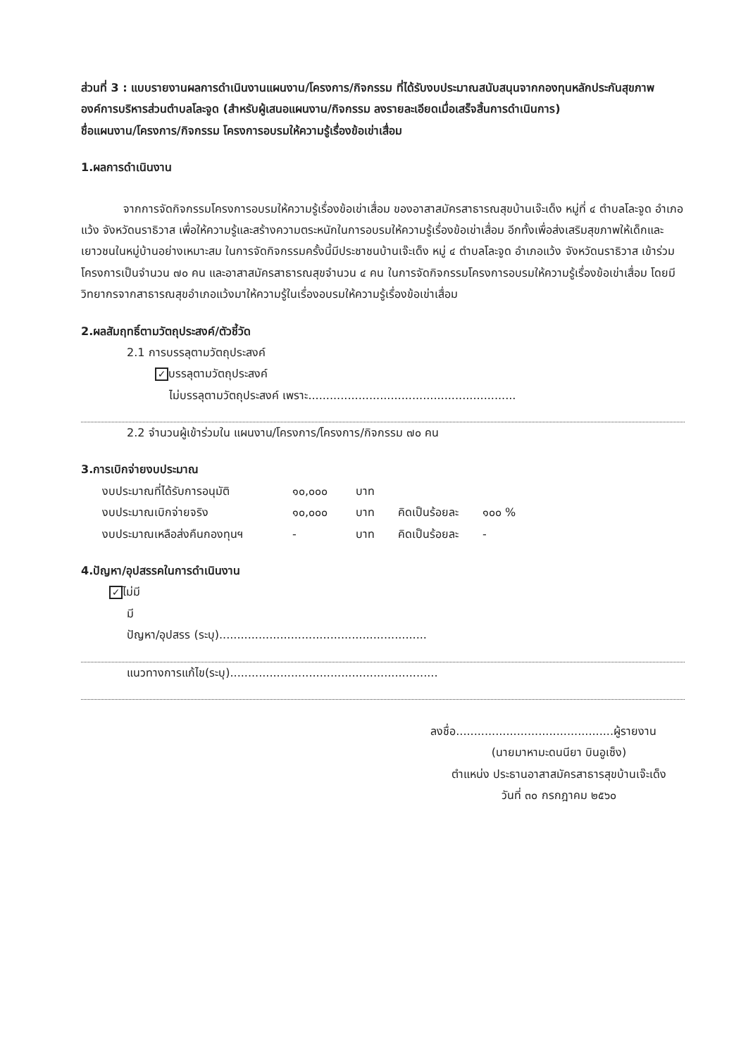ส่วนที่ 3 : แบบรายงานผลการดำเนินงานแผนงาน/โครงการ/กิจกรรม ที่ได้รับงบประมาณสนับสนุนจากกองทุนหลักประกันสุขภาพองค์การบริหารส่วนตำบลโละจูด (สำหรับผู้เสนอแผนงาน/กิจกรรม ลงรายละเอียดเมื่อเสร็จสิ้นการดำเนินการ)
ชื่อแผนงาน/โครงการ/กิจกรรม โครงการอบรมให้ความรู้เรื่องข้อเข่าเสื่อม
1.ผลการดำเนินงาน
จากการจัดกิจกรรมโครงการอบรมให้ความรู้เรื่องข้อเข่าเสื่อม ของอาสาสมัครสาธารณสุขบ้านเจ๊ะเด็ง หมู่ที่ ๔ ตำบลโละจูด อำเภอแว้ง จังหวัดนราธิวาส เพื่อให้ความรู้และสร้างความตระหนักในการอบรมให้ความรู้เรื่องข้อเข่าเสื่อม อีกทั้งเพื่อส่งเสริมสุขภาพให้เด็กและเยาวชนในหมู่บ้านอย่างเหมาะสม ในการจัดกิจกรรมครั้งนี้มีประชาชนบ้านเจ๊ะเด็ง หมู่ ๔ ตำบลโละจูด อำเภอแว้ง จังหวัดนราธิวาส เข้าร่วมโครงการเป็นจำนวน ๗๐ คน และอาสาสมัครสาธารณสุขจำนวน ๔ คน ในการจัดกิจกรรมโครงการอบรมให้ความรู้เรื่องข้อเข่าเสื่อม โดยมีวิทยากรจากสาธารณสุขอำเภอแว้งมาให้ความรู้ในเรื่องอบรมให้ความรู้เรื่องข้อเข่าเสื่อม
2.ผลสัมฤทธิ์ตามวัตถุประสงค์/ตัวชี้วัด
2.1 การบรรลุตามวัตถุประสงค์
✓ บรรลุตามวัตถุประสงค์
ไม่บรรลุตามวัตถุประสงค์ เพราะ..........................................................
2.2 จำนวนผู้เข้าร่วมใน แผนงาน/โครงการ/โครงการ/กิจกรรม ๗๐ คน
3.การเบิกจ่ายงบประมาณ
งบประมาณที่ได้รับการอนุมัติ ๑๐,๐๐๐ บาท งบประมาณเบิกจ่ายจริง ๑๐,๐๐๐ บาท คิดเป็นร้อยละ ๑๐๐ % งบประมาณเหลือส่งคืนกองทุนฯ - บาท คิดเป็นร้อยละ -
4.ปัญหา/อุปสรรคในการดำเนินงาน
✓ ไม่มี
มี
ปัญหา/อุปสรร (ระบุ)..........................................................
แนวทางการแก้ไข(ระบุ)..........................................................
ลงชื่อ............................................ผู้รายงาน
(นายมาหามะดนนียา บินอูเซ็ง)
ตำแหน่ง ประธานอาสาสมัครสาธารสุขบ้านเจ๊ะเด็ง
วันที่ ๓๐ กรกฎาคม ๒๕๖๐